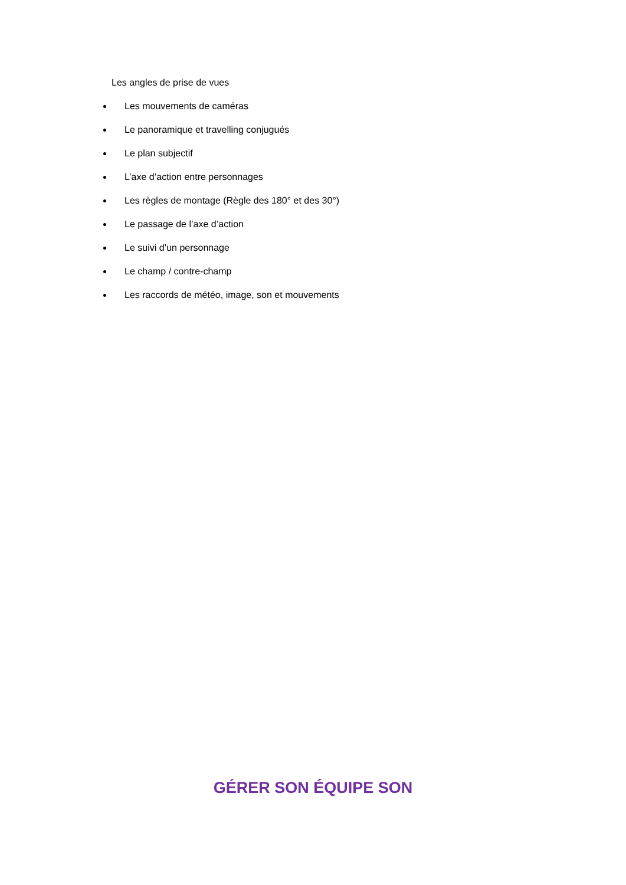Les angles de prise de vues
Les mouvements de caméras
Le panoramique et travelling conjugués
Le plan subjectif
L’axe d’action entre personnages
Les règles de montage (Règle des 180° et des 30°)
Le passage de l’axe d’action
Le suivi d’un personnage
Le champ / contre-champ
Les raccords de météo, image, son et mouvements
GÉRER SON ÉQUIPE SON